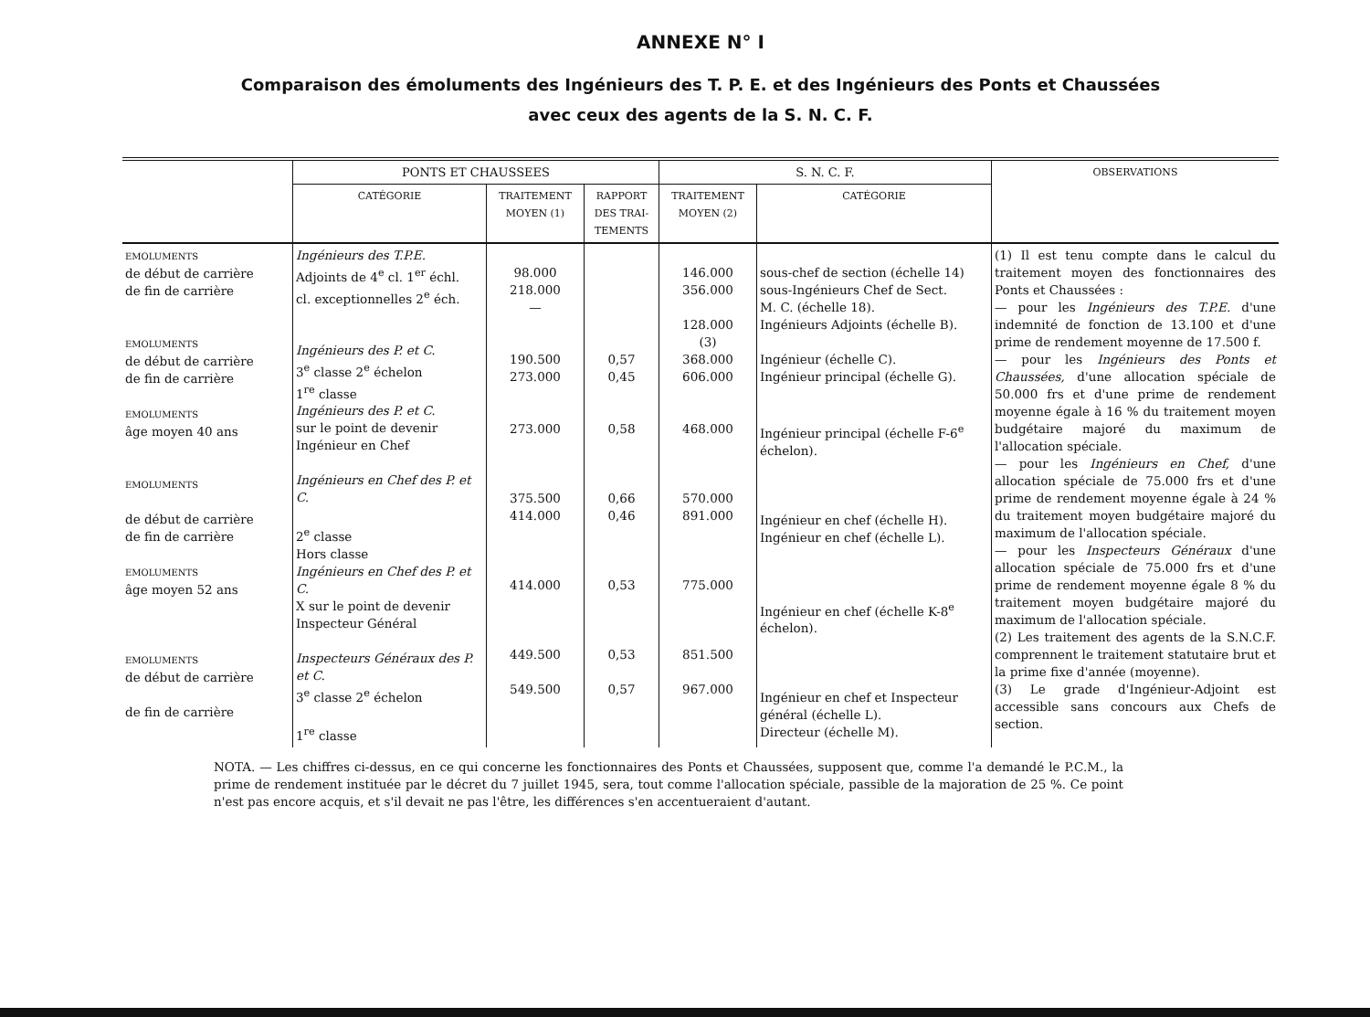ANNEXE N° I
Comparaison des émoluments des Ingénieurs des T. P. E. et des Ingénieurs des Ponts et Chaussées
avec ceux des agents de la S. N. C. F.
| | PONTS ET CHAUSSEES | | | S. N. C. F. | | OBSERVATIONS |
| --- | --- | --- | --- | --- | --- | --- |
| | CATÉGORIE | TRAITEMENT MOYEN (1) | RAPPORT DES TRAI-TEMENTS | TRAITEMENT MOYEN (2) | CATÉGORIE | |
| EMOLUMENTS de début de carrière de fin de carrière EMOLUMENTS de début de carrière de fin de carrière EMOLUMENTS âge moyen 40 ans EMOLUMENTS de début de carrière de fin de carrière EMOLUMENTS âge moyen 52 ans EMOLUMENTS de début de carrière de fin de carrière | Ingénieurs des T.P.E. Adjoints de 4<sup>e</sup> cl. 1<sup>er</sup> échl. cl. exceptionnelles 2<sup>e</sup> éch. Ingénieurs des P. et C. 3<sup>e</sup> classe 2<sup>e</sup> échelon 1<sup>re</sup> classe Ingénieurs des P. et C. sur le point de devenir Ingénieur en Chef Ingénieurs en Chef des P. et C. 2<sup>e</sup> classe Hors classe Ingénieurs en Chef des P. et C. X sur le point de devenir Inspecteur Général Inspecteurs Généraux des P. et C. 3<sup>e</sup> classe 2<sup>e</sup> échelon 1<sup>re</sup> classe | 98.000 218.000 — 190.500 273.000 273.000 375.500 414.000 414.000 449.500 549.500 | 0,57 0,45 0,58 0,66 0,46 0,53 0,53 0,57 | 146.000 356.000 128.000 (3) 368.000 606.000 468.000 570.000 891.000 775.000 851.500 967.000 | sous-chef de section (échelle 14) sous-Ingénieurs Chef de Sect. M. C. (échelle 18). Ingénieurs Adjoints (échelle B). Ingénieur (échelle C). Ingénieur principal (échelle G). Ingénieur principal (échelle F-6<sup>e</sup> échelon). Ingénieur en chef (échelle H). Ingénieur en chef (échelle L). Ingénieur en chef (échelle K-8<sup>e</sup> échelon). Ingénieur en chef et Inspecteur général (échelle L). Directeur (échelle M). | (1) Il est tenu compte dans le calcul du traitement moyen des fonctionnaires des Ponts et Chaussées : — pour les Ingénieurs des T.P.E. d'une indemnité de fonction de 13.100 et d'une prime de rendement moyenne de 17.500 f. — pour les Ingénieurs des Ponts et Chaussées, d'une allocation spéciale de 50.000 frs et d'une prime de rendement moyenne égale à 16 % du traitement moyen budgétaire majoré du maximum de l'allocation spéciale. — pour les Ingénieurs en Chef, d'une allocation spéciale de 75.000 frs et d'une prime de rendement moyenne égale à 24 % du traitement moyen budgétaire majoré du maximum de l'allocation spéciale. — pour les Inspecteurs Généraux d'une allocation spéciale de 75.000 frs et d'une prime de rendement moyenne égale 8 % du traitement moyen budgétaire majoré du maximum de l'allocation spéciale. (2) Les traitement des agents de la S.N.C.F. comprennent le traitement statutaire brut et la prime fixe d'année (moyenne). (3) Le grade d'Ingénieur-Adjoint est accessible sans concours aux Chefs de section. |
NOTA. — Les chiffres ci-dessus, en ce qui concerne les fonctionnaires des Ponts et Chaussées, supposent que, comme l'a demandé le P.C.M., la prime de rendement instituée par le décret du 7 juillet 1945, sera, tout comme l'allocation spéciale, passible de la majoration de 25 %. Ce point n'est pas encore acquis, et s'il devait ne pas l'être, les différences s'en accentueraient d'autant.